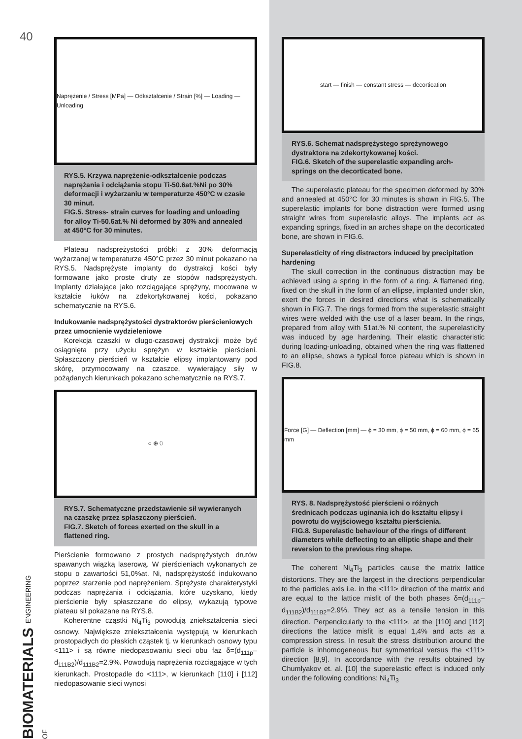40
Naprężenie / Stress [MPa] — Odkształcenie / Strain [%] — Loading — Unloading
RYS.5. Krzywa naprężenie-odkształcenie podczas naprężania i odciążania stopu Ti-50.6at.%Ni po 30% deformacji i wyżarzaniu w temperaturze 450°C w czasie 30 minut.
FIG.5. Stress- strain curves for loading and unloading for alloy Ti-50.6at.% Ni deformed by 30% and annealed at 450°C for 30 minutes.
Plateau nadsprężystości próbki z 30% deformacją wyżarzanej w temperaturze 450°C przez 30 minut pokazano na RYS.5. Nadsprężyste implanty do dystrakcji kości były formowane jako proste druty ze stopów nadsprężystych. Implanty działające jako rozciągające sprężyny, mocowane w kształcie łuków na zdekortykowanej kości, pokazano schematycznie na RYS.6.
Indukowanie nadsprężystości dystraktorów pierścieniowych przez umocnienie wydzieleniowe
Korekcja czaszki w długo-czasowej dystrakcji może być osiągnięta przy użyciu sprężyn w kształcie pierścieni. Spłaszczony pierścień w kształcie elipsy implantowany pod skórę, przymocowany na czaszce, wywierający siły w pożądanych kierunkach pokazano schematycznie na RYS.7.
○ ⊕ ⬯
RYS.7. Schematyczne przedstawienie sił wywieranych na czaszkę przez spłaszczony pierścień.
FIG.7. Sketch of forces exerted on the skull in a flattened ring.
Pierścienie formowano z prostych nadsprężystych drutów spawanych wiązką laserową. W pierścieniach wykonanych ze stopu o zawartości 51,0%at. Ni, nadsprężystość indukowano poprzez starzenie pod naprężeniem. Sprężyste charakterystyki podczas naprężania i odciążania, które uzyskano, kiedy pierścienie były spłaszczane do elipsy, wykazują typowe plateau sił pokazane na RYS.8.
Koherentne cząstki Ni<sub>4</sub>Ti<sub>3</sub> powodują zniekształcenia sieci osnowy. Największe zniekształcenia występują w kierunkach prostopadłych do płaskich cząstek tj. w kierunkach osnowy typu <111> i są równe niedopasowaniu sieci obu faz δ=(d<sub>111p</sub>–d<sub>111B2</sub>)/d<sub>111B2</sub>=2.9%. Powodują naprężenia rozciągające w tych kierunkach. Prostopadle do <111>, w kierunkach [110] i [112] niedopasowanie sieci wynosi
start — finish — constant stress — decortication
RYS.6. Schemat nadsprężystego sprężynowego dystraktora na zdekortykowanej kości.
FIG.6. Sketch of the superelastic expanding arch-springs on the decorticated bone.
The superelastic plateau for the specimen deformed by 30% and annealed at 450°C for 30 minutes is shown in FIG.5. The superelastic implants for bone distraction were formed using straight wires from superelastic alloys. The implants act as expanding springs, fixed in an arches shape on the decorticated bone, are shown in FIG.6.
Superelasticity of ring distractors induced by precipitation hardening
The skull correction in the continuous distraction may be achieved using a spring in the form of a ring. A flattened ring, fixed on the skull in the form of an ellipse, implanted under skin, exert the forces in desired directions what is schematically shown in FIG.7. The rings formed from the superelastic straight wires were welded with the use of a laser beam. In the rings, prepared from alloy with 51at.% Ni content, the superelasticity was induced by age hardening. Their elastic characteristic during loading-unloading, obtained when the ring was flattened to an ellipse, shows a typical force plateau which is shown in FIG.8.
Force [G] — Deflection [mm] — ϕ = 30 mm, ϕ = 50 mm, ϕ = 60 mm, ϕ = 65 mm
RYS. 8. Nadsprężystość pierścieni o różnych średnicach podczas uginania ich do kształtu elipsy i powrotu do wyjściowego kształtu pierścienia.
FIG.8. Superelastic behaviour of the rings of different diameters while deflecting to an elliptic shape and their reversion to the previous ring shape.
The coherent Ni<sub>4</sub>Ti<sub>3</sub> particles cause the matrix lattice distortions. They are the largest in the directions perpendicular to the particles axis i.e. in the <111> direction of the matrix and are equal to the lattice misfit of the both phases δ=(d<sub>111p</sub>–d<sub>111B2</sub>)/d<sub>111B2</sub>=2.9%. They act as a tensile tension in this direction. Perpendicularly to the <111>, at the [110] and [112] directions the lattice misfit is equal 1,4% and acts as a compression stress. In result the stress distribution around the particle is inhomogeneous but symmetrical versus the <111> direction [8,9]. In accordance with the results obtained by Chumlyakov et. al. [10] the superelastic effect is induced only under the following conditions: Ni<sub>4</sub>Ti<sub>3</sub>
BIOMATERIALS ENGINEERING OF